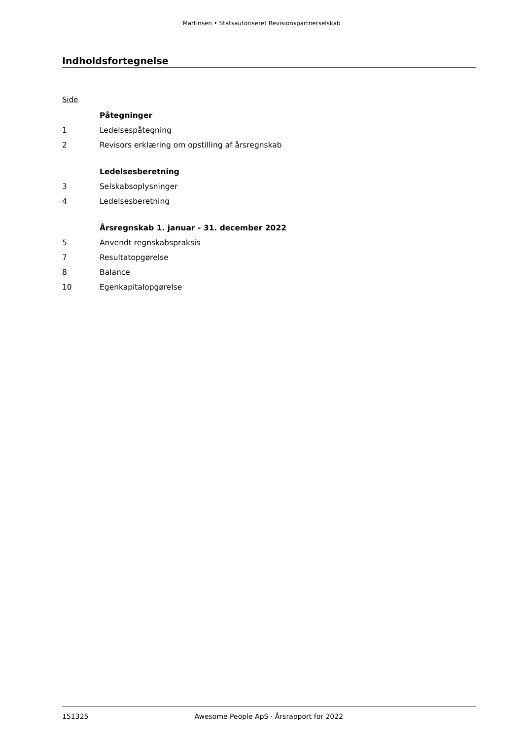Martinsen • Statsautoriseret Revisionspartnerselskab
Indholdsfortegnelse
Side
Påtegninger
1 Ledelsespåtegning
2 Revisors erklæring om opstilling af årsregnskab
Ledelsesberetning
3 Selskabsoplysninger
4 Ledelsesberetning
Årsregnskab 1. januar - 31. december 2022
5 Anvendt regnskabspraksis
7 Resultatopgørelse
8 Balance
10 Egenkapitalopgørelse
151325 Awesome People ApS · Årsrapport for 2022